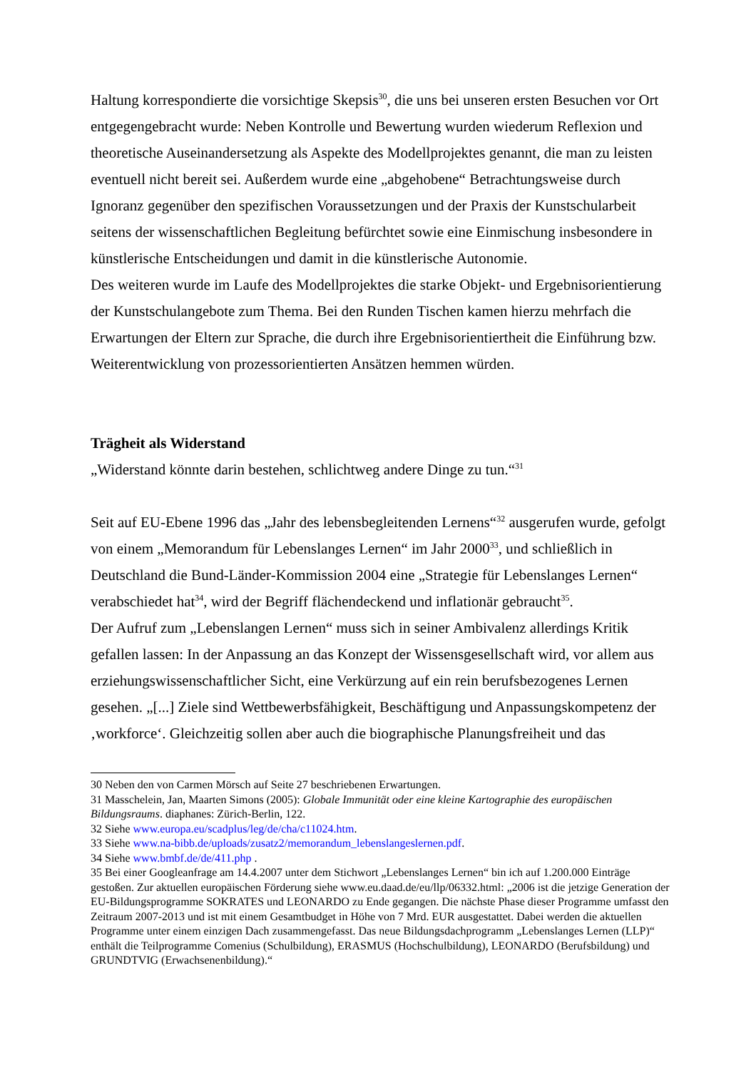Haltung korrespondierte die vorsichtige Skepsis<sup>30</sup>, die uns bei unseren ersten Besuchen vor Ort entgegengebracht wurde: Neben Kontrolle und Bewertung wurden wiederum Reflexion und theoretische Auseinandersetzung als Aspekte des Modellprojektes genannt, die man zu leisten eventuell nicht bereit sei. Außerdem wurde eine „abgehobene“ Betrachtungsweise durch Ignoranz gegenüber den spezifischen Voraussetzungen und der Praxis der Kunstschularbeit seitens der wissenschaftlichen Begleitung befürchtet sowie eine Einmischung insbesondere in künstlerische Entscheidungen und damit in die künstlerische Autonomie.
Des weiteren wurde im Laufe des Modellprojektes die starke Objekt- und Ergebnisorientierung der Kunstschulangebote zum Thema. Bei den Runden Tischen kamen hierzu mehrfach die Erwartungen der Eltern zur Sprache, die durch ihre Ergebnisorientiertheit die Einführung bzw. Weiterentwicklung von prozessorientierten Ansätzen hemmen würden.
Trägheit als Widerstand
„Widerstand könnte darin bestehen, schlichtweg andere Dinge zu tun.“<sup>31</sup>
Seit auf EU-Ebene 1996 das „Jahr des lebensbegleitenden Lernens“<sup>32</sup> ausgerufen wurde, gefolgt von einem „Memorandum für Lebenslanges Lernen“ im Jahr 2000<sup>33</sup>, und schließlich in Deutschland die Bund-Länder-Kommission 2004 eine „Strategie für Lebenslanges Lernen“ verabschiedet hat<sup>34</sup>, wird der Begriff flächendeckend und inflationär gebraucht<sup>35</sup>.
Der Aufruf zum „Lebenslangen Lernen“ muss sich in seiner Ambivalenz allerdings Kritik gefallen lassen: In der Anpassung an das Konzept der Wissensgesellschaft wird, vor allem aus erziehungswissenschaftlicher Sicht, eine Verkürzung auf ein rein berufsbezogenes Lernen gesehen. „[...] Ziele sind Wettbewerbsfähigkeit, Beschäftigung und Anpassungskompetenz der ‚workforce‘. Gleichzeitig sollen aber auch die biographische Planungsfreiheit und das
30 Neben den von Carmen Mörsch auf Seite 27 beschriebenen Erwartungen.
31 Masschelein, Jan, Maarten Simons (2005): Globale Immunität oder eine kleine Kartographie des europäischen Bildungsraums. diaphanes: Zürich-Berlin, 122.
32 Siehe www.europa.eu/scadplus/leg/de/cha/c11024.htm.
33 Siehe www.na-bibb.de/uploads/zusatz2/memorandum_lebenslangeslernen.pdf.
34 Siehe www.bmbf.de/de/411.php .
35 Bei einer Googleanfrage am 14.4.2007 unter dem Stichwort „Lebenslanges Lernen“ bin ich auf 1.200.000 Einträge gestoßen. Zur aktuellen europäischen Förderung siehe www.eu.daad.de/eu/llp/06332.html: „2006 ist die jetzige Generation der EU-Bildungsprogramme SOKRATES und LEONARDO zu Ende gegangen. Die nächste Phase dieser Programme umfasst den Zeitraum 2007-2013 und ist mit einem Gesamtbudget in Höhe von 7 Mrd. EUR ausgestattet. Dabei werden die aktuellen Programme unter einem einzigen Dach zusammengefasst. Das neue Bildungsdachprogramm „Lebenslanges Lernen (LLP)“ enthält die Teilprogramme Comenius (Schulbildung), ERASMUS (Hochschulbildung), LEONARDO (Berufsbildung) und GRUNDTVIG (Erwachsenenbildung).“